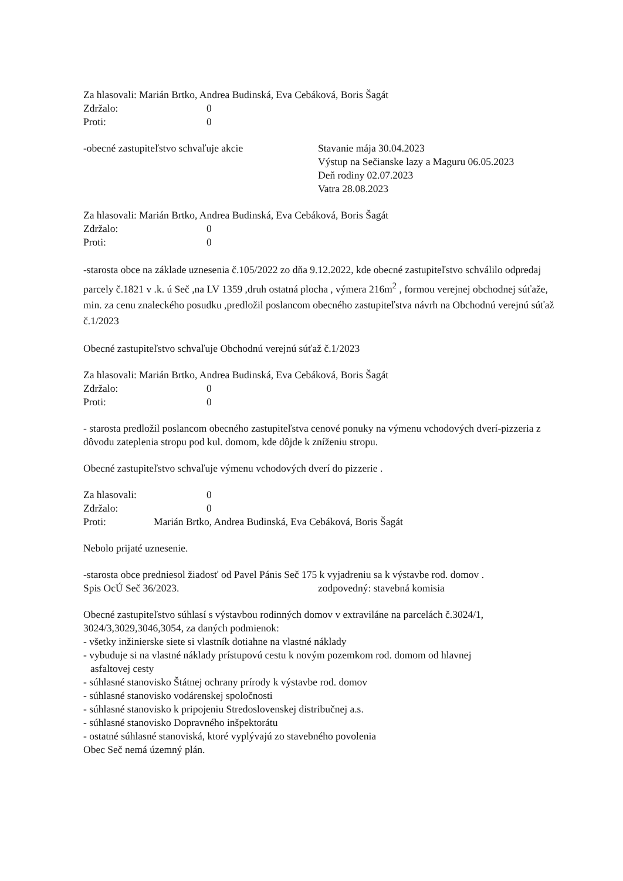Za hlasovali: Marián Brtko, Andrea Budinská, Eva Cebáková, Boris Šagát
Zdržalo: 0
Proti: 0
-obecné zastupiteľstvo schvaľuje akcie Stavanie mája 30.04.2023
Výstup na Sečianske lazy a Maguru 06.05.2023
Deň rodiny 02.07.2023
Vatra 28.08.2023
Za hlasovali: Marián Brtko, Andrea Budinská, Eva Cebáková, Boris Šagát
Zdržalo: 0
Proti: 0
-starosta obce na základe uznesenia č.105/2022 zo dňa 9.12.2022, kde obecné zastupiteľstvo schválilo odpredaj parcely č.1821 v .k. ú Seč ,na LV 1359 ,druh ostatná plocha , výmera 216m<sup>2</sup> , formou verejnej obchodnej súťaže, min. za cenu znaleckého posudku ,predložil poslancom obecného zastupiteľstva návrh na Obchodnú verejnú súťaž č.1/2023
Obecné zastupiteľstvo schvaľuje Obchodnú verejnú súťaž č.1/2023
Za hlasovali: Marián Brtko, Andrea Budinská, Eva Cebáková, Boris Šagát
Zdržalo: 0
Proti: 0
- starosta predložil poslancom obecného zastupiteľstva cenové ponuky na výmenu vchodových dverí-pizzeria z dôvodu zateplenia stropu pod kul. domom, kde dôjde k zníženiu stropu.
Obecné zastupiteľstvo schvaľuje výmenu vchodových dverí do pizzerie .
Za hlasovali: 0
Zdržalo: 0
Proti: Marián Brtko, Andrea Budinská, Eva Cebáková, Boris Šagát
Nebolo prijaté uznesenie.
-starosta obce predniesol žiadosť od Pavel Pánis Seč 175 k vyjadreniu sa k výstavbe rod. domov .
Spis OcÚ Seč 36/2023. zodpovedný: stavebná komisia
Obecné zastupiteľstvo súhlasí s výstavbou rodinných domov v extraviláne na parcelách č.3024/1, 3024/3,3029,3046,3054, za daných podmienok:
- všetky inžinierske siete si vlastník dotiahne na vlastné náklady
- vybuduje si na vlastné náklady prístupovú cestu k novým pozemkom rod. domom od hlavnej
asfaltovej cesty
- súhlasné stanovisko Štátnej ochrany prírody k výstavbe rod. domov
- súhlasné stanovisko vodárenskej spoločnosti
- súhlasné stanovisko k pripojeniu Stredoslovenskej distribučnej a.s.
- súhlasné stanovisko Dopravného inšpektorátu
- ostatné súhlasné stanoviská, ktoré vyplývajú zo stavebného povolenia
Obec Seč nemá územný plán.